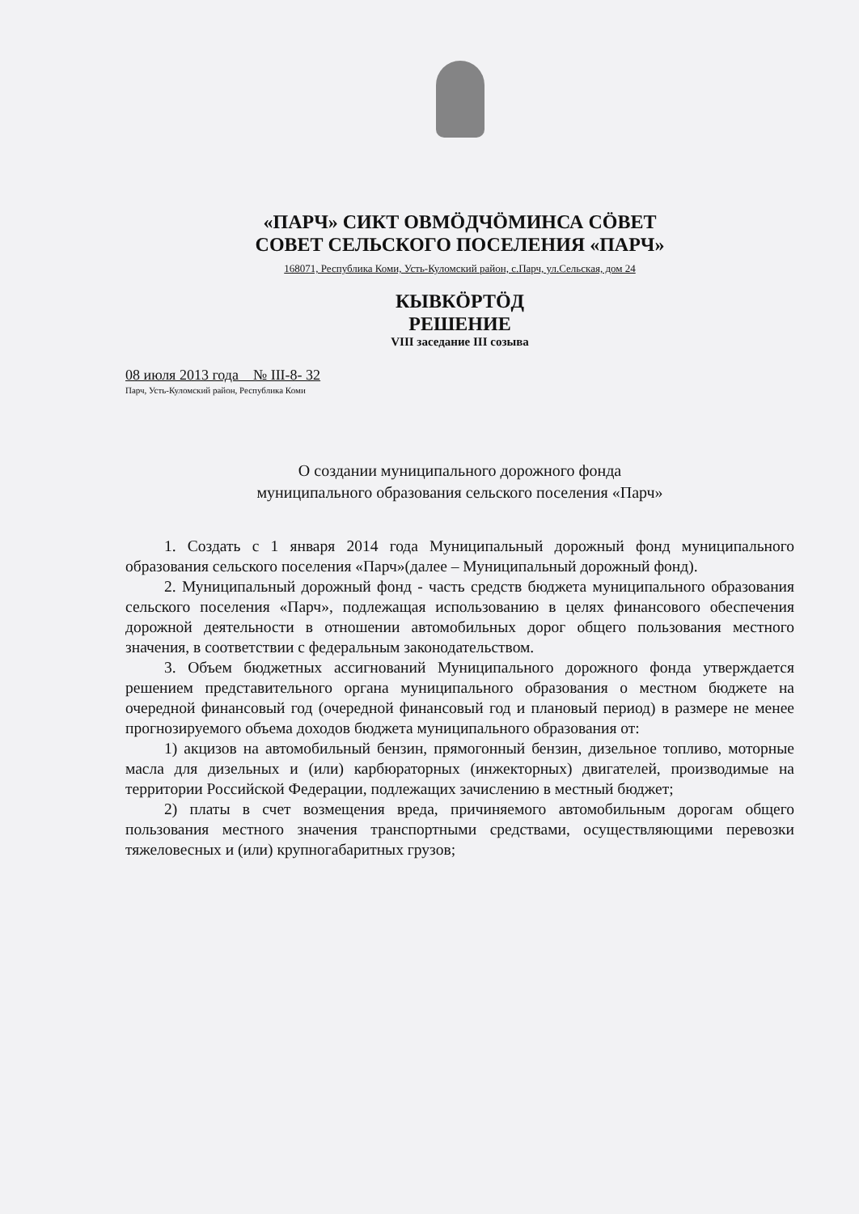«ПАРЧ» СИКТ ОВМÖДЧÖМИНСА СÖВЕТ
СОВЕТ СЕЛЬСКОГО ПОСЕЛЕНИЯ «ПАРЧ»
168071, Республика Коми, Усть-Куломский район, с.Парч, ул.Сельская, дом 24
КЫВКÖРТÖД
РЕШЕНИЕ
VIII заседание III созыва
08 июля 2013 года № III-8- 32
Парч, Усть-Куломский район, Республика Коми
О создании муниципального дорожного фонда
муниципального образования сельского поселения «Парч»
1. Создать с 1 января 2014 года Муниципальный дорожный фонд муниципального образования сельского поселения «Парч»(далее – Муниципальный дорожный фонд).
2. Муниципальный дорожный фонд - часть средств бюджета муниципального образования сельского поселения «Парч», подлежащая использованию в целях финансового обеспечения дорожной деятельности в отношении автомобильных дорог общего пользования местного значения, в соответствии с федеральным законодательством.
3. Объем бюджетных ассигнований Муниципального дорожного фонда утверждается решением представительного органа муниципального образования о местном бюджете на очередной финансовый год (очередной финансовый год и плановый период) в размере не менее прогнозируемого объема доходов бюджета муниципального образования от:
1) акцизов на автомобильный бензин, прямогонный бензин, дизельное топливо, моторные масла для дизельных и (или) карбюраторных (инжекторных) двигателей, производимые на территории Российской Федерации, подлежащих зачислению в местный бюджет;
2) платы в счет возмещения вреда, причиняемого автомобильным дорогам общего пользования местного значения транспортными средствами, осуществляющими перевозки тяжеловесных и (или) крупногабаритных грузов;